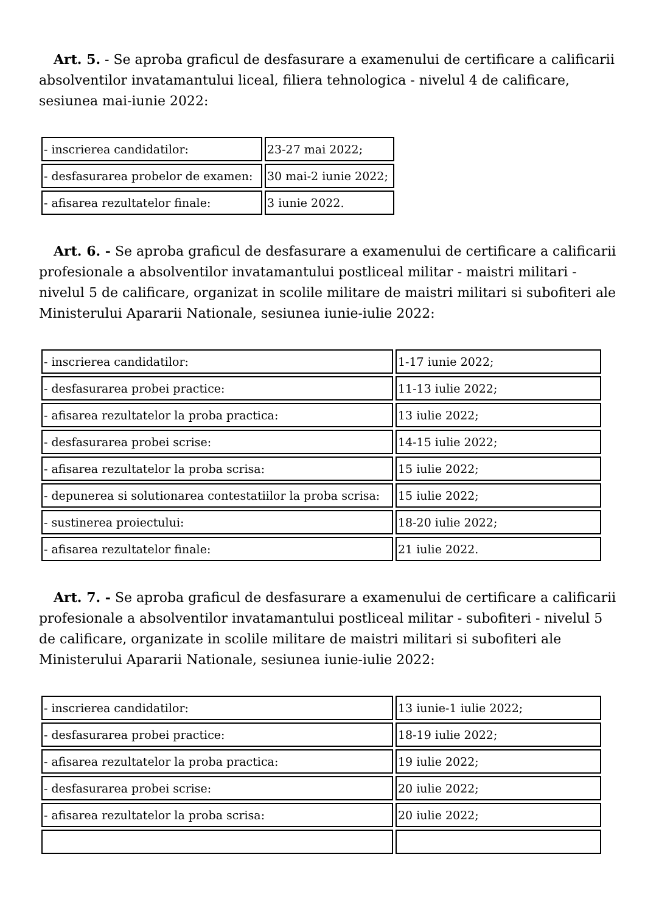Art. 5. - Se aproba graficul de desfasurare a examenului de certificare a calificarii absolventilor invatamantului liceal, filiera tehnologica - nivelul 4 de calificare, sesiunea mai-iunie 2022:
| - inscrierea candidatilor: | 23-27 mai 2022; |
| - desfasurarea probelor de examen: | 30 mai-2 iunie 2022; |
| - afisarea rezultatelor finale: | 3 iunie 2022. |
Art. 6. - Se aproba graficul de desfasurare a examenului de certificare a calificarii profesionale a absolventilor invatamantului postliceal militar - maistri militari - nivelul 5 de calificare, organizat in scolile militare de maistri militari si subofiteri ale Ministerului Apararii Nationale, sesiunea iunie-iulie 2022:
| - inscrierea candidatilor: | 1-17 iunie 2022; |
| - desfasurarea probei practice: | 11-13 iulie 2022; |
| - afisarea rezultatelor la proba practica: | 13 iulie 2022; |
| - desfasurarea probei scrise: | 14-15 iulie 2022; |
| - afisarea rezultatelor la proba scrisa: | 15 iulie 2022; |
| - depunerea si solutionarea contestatiilor la proba scrisa: | 15 iulie 2022; |
| - sustinerea proiectului: | 18-20 iulie 2022; |
| - afisarea rezultatelor finale: | 21 iulie 2022. |
Art. 7. - Se aproba graficul de desfasurare a examenului de certificare a calificarii profesionale a absolventilor invatamantului postliceal militar - subofiteri - nivelul 5 de calificare, organizate in scolile militare de maistri militari si subofiteri ale Ministerului Apararii Nationale, sesiunea iunie-iulie 2022:
| - inscrierea candidatilor: | 13 iunie-1 iulie 2022; |
| - desfasurarea probei practice: | 18-19 iulie 2022; |
| - afisarea rezultatelor la proba practica: | 19 iulie 2022; |
| - desfasurarea probei scrise: | 20 iulie 2022; |
| - afisarea rezultatelor la proba scrisa: | 20 iulie 2022; |